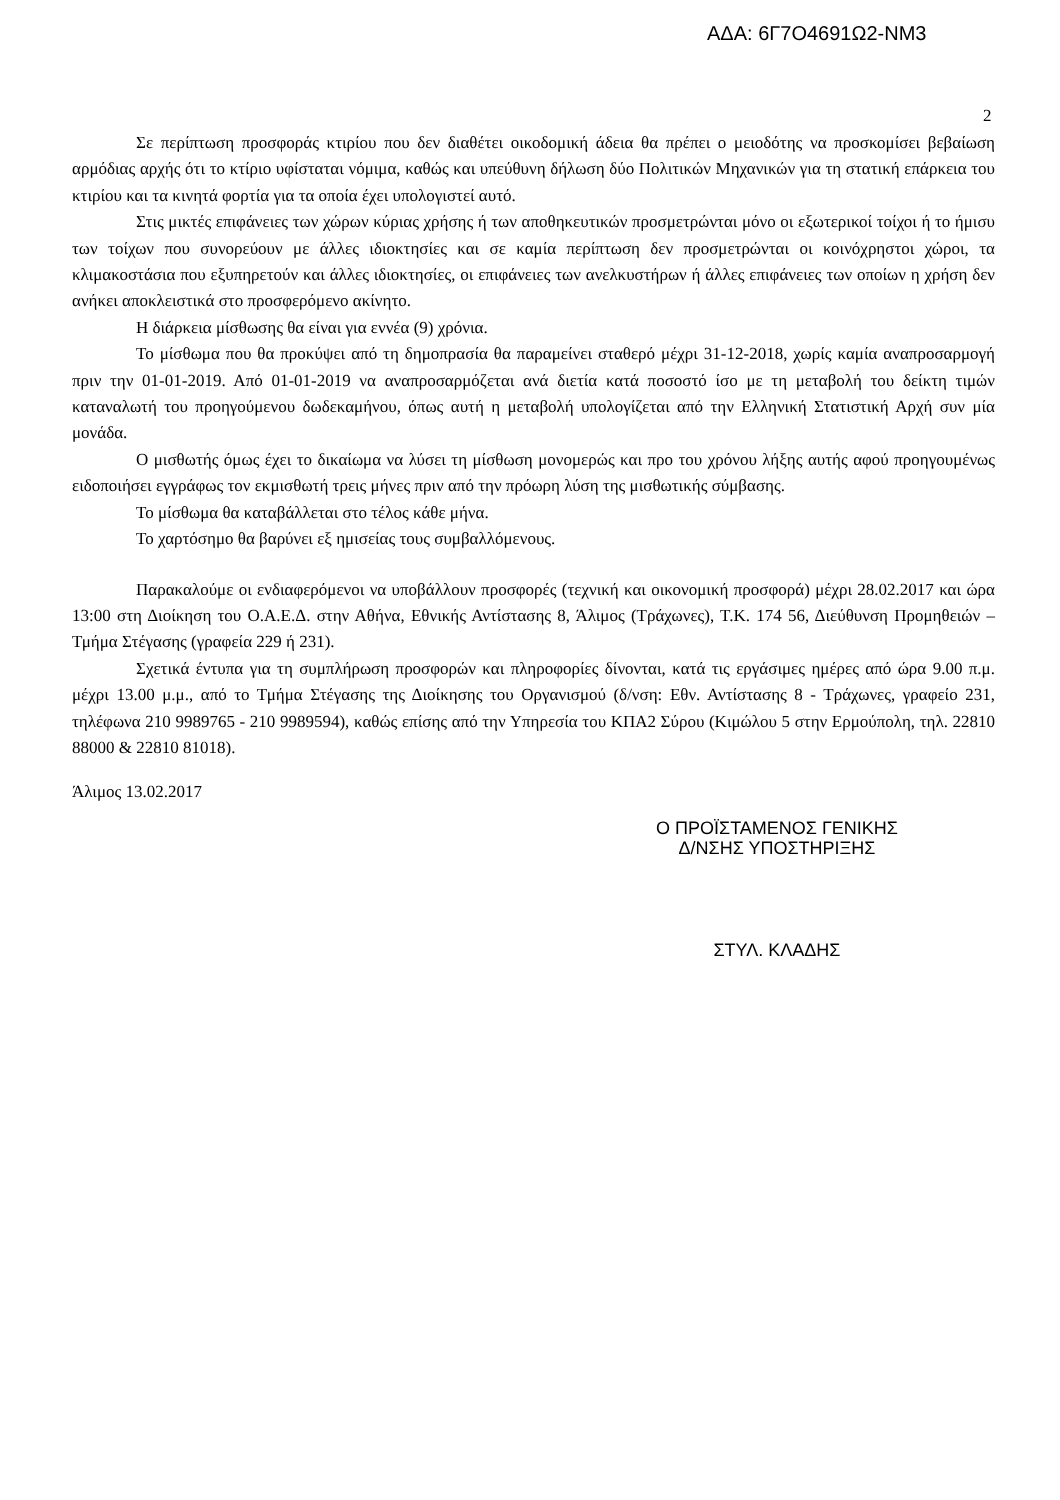ΑΔΑ: 6Γ7Ο4691Ω2-ΝΜ3
2
Σε περίπτωση προσφοράς κτιρίου που δεν διαθέτει οικοδομική άδεια θα πρέπει ο μειοδότης να προσκομίσει βεβαίωση αρμόδιας αρχής ότι το κτίριο υφίσταται νόμιμα, καθώς και υπεύθυνη δήλωση δύο Πολιτικών Μηχανικών για τη στατική επάρκεια του κτιρίου και τα κινητά φορτία για τα οποία έχει υπολογιστεί αυτό.
Στις μικτές επιφάνειες των χώρων κύριας χρήσης ή των αποθηκευτικών προσμετρώνται μόνο οι εξωτερικοί τοίχοι ή το ήμισυ των τοίχων που συνορεύουν με άλλες ιδιοκτησίες και σε καμία περίπτωση δεν προσμετρώνται οι κοινόχρηστοι χώροι, τα κλιμακοστάσια που εξυπηρετούν και άλλες ιδιοκτησίες, οι επιφάνειες των ανελκυστήρων ή άλλες επιφάνειες των οποίων η χρήση δεν ανήκει αποκλειστικά στο προσφερόμενο ακίνητο.
Η διάρκεια μίσθωσης θα είναι για εννέα (9) χρόνια.
Το μίσθωμα που θα προκύψει από τη δημοπρασία θα παραμείνει σταθερό μέχρι 31-12-2018, χωρίς καμία αναπροσαρμογή πριν την 01-01-2019. Από 01-01-2019 να αναπροσαρμόζεται ανά διετία κατά ποσοστό ίσο με τη μεταβολή του δείκτη τιμών καταναλωτή του προηγούμενου δωδεκαμήνου, όπως αυτή η μεταβολή υπολογίζεται από την Ελληνική Στατιστική Αρχή συν μία μονάδα.
Ο μισθωτής όμως έχει το δικαίωμα να λύσει τη μίσθωση μονομερώς και προ του χρόνου λήξης αυτής αφού προηγουμένως ειδοποιήσει εγγράφως τον εκμισθωτή τρεις μήνες πριν από την πρόωρη λύση της μισθωτικής σύμβασης.
Το μίσθωμα θα καταβάλλεται στο τέλος κάθε μήνα.
Το χαρτόσημο θα βαρύνει εξ ημισείας τους συμβαλλόμενους.
Παρακαλούμε οι ενδιαφερόμενοι να υποβάλλουν προσφορές (τεχνική και οικονομική προσφορά) μέχρι 28.02.2017 και ώρα 13:00 στη Διοίκηση του Ο.Α.Ε.Δ. στην Αθήνα, Εθνικής Αντίστασης 8, Άλιμος (Τράχωνες), Τ.Κ. 174 56, Διεύθυνση Προμηθειών – Τμήμα Στέγασης (γραφεία 229 ή 231).
Σχετικά έντυπα για τη συμπλήρωση προσφορών και πληροφορίες δίνονται, κατά τις εργάσιμες ημέρες από ώρα 9.00 π.μ. μέχρι 13.00 μ.μ., από το Τμήμα Στέγασης της Διοίκησης του Οργανισμού (δ/νση: Εθν. Αντίστασης 8 - Τράχωνες, γραφείο 231, τηλέφωνα 210 9989765 - 210 9989594), καθώς επίσης από την Υπηρεσία του ΚΠΑ2 Σύρου (Κιμώλου 5 στην Ερμούπολη, τηλ. 22810 88000 & 22810 81018).
Άλιμος 13.02.2017
Ο ΠΡΟΪΣΤΑΜΕΝΟΣ ΓΕΝΙΚΗΣ
Δ/ΝΣΗΣ ΥΠΟΣΤΗΡΙΞΗΣ
ΣΤΥΛ. ΚΛΑΔΗΣ